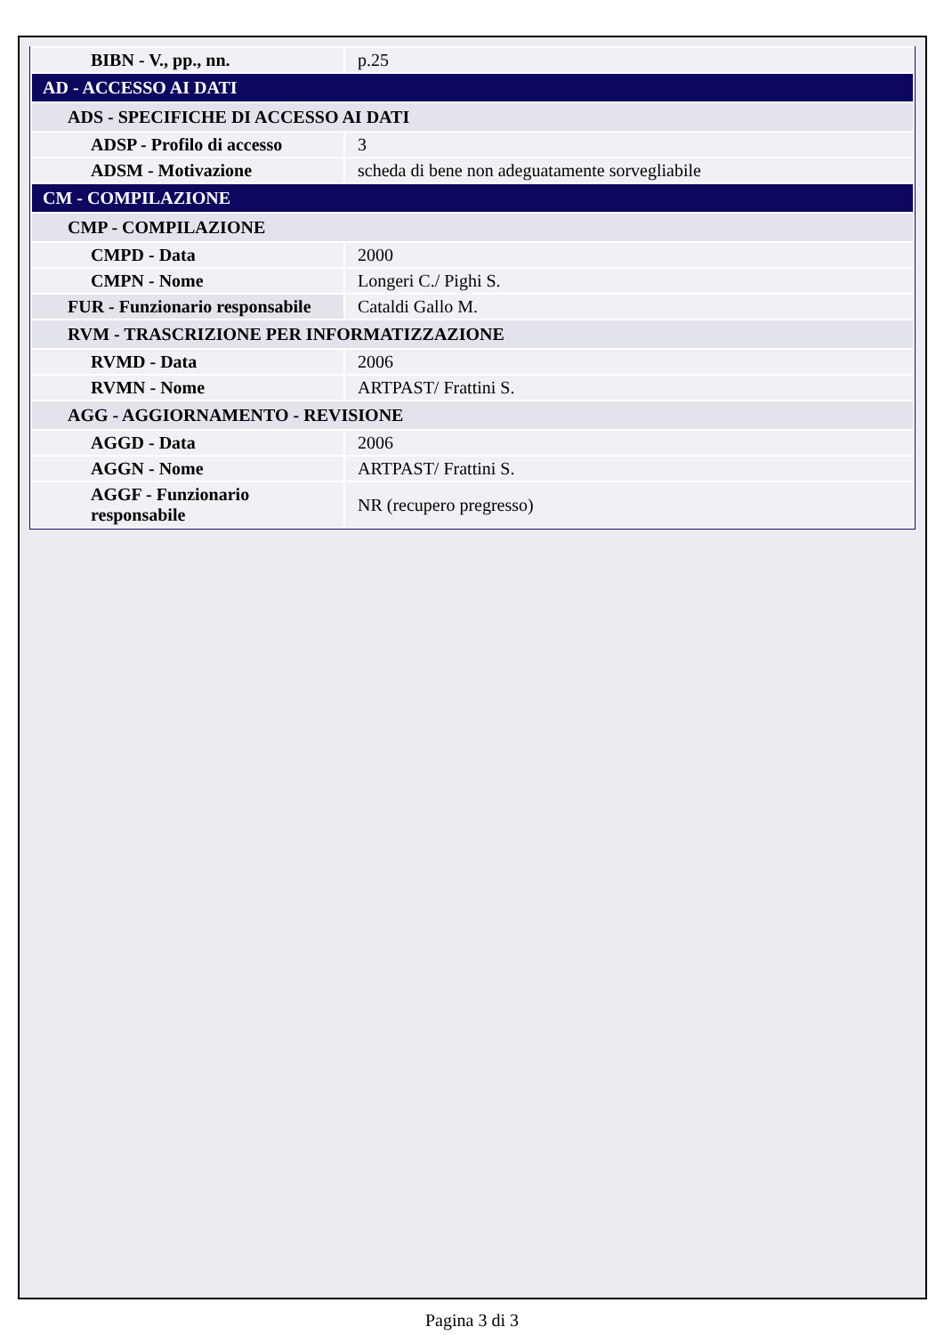| BIBN - V., pp., nn. | p.25 |
| AD - ACCESSO AI DATI | |
| ADS - SPECIFICHE DI ACCESSO AI DATI | |
| ADSP - Profilo di accesso | 3 |
| ADSM - Motivazione | scheda di bene non adeguatamente sorvegliabile |
| CM - COMPILAZIONE | |
| CMP - COMPILAZIONE | |
| CMPD - Data | 2000 |
| CMPN - Nome | Longeri C./ Pighi S. |
| FUR - Funzionario responsabile | Cataldi Gallo M. |
| RVM - TRASCRIZIONE PER INFORMATIZZAZIONE | |
| RVMD - Data | 2006 |
| RVMN - Nome | ARTPAST/ Frattini S. |
| AGG - AGGIORNAMENTO - REVISIONE | |
| AGGD - Data | 2006 |
| AGGN - Nome | ARTPAST/ Frattini S. |
| AGGF - Funzionario responsabile | NR (recupero pregresso) |
Pagina 3 di 3